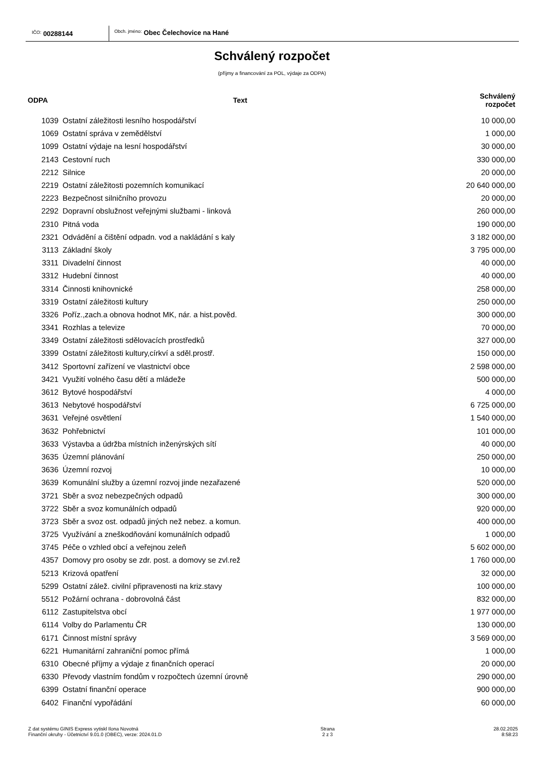IČO: 00288144
Obch. jméno: Obec Čelechovice na Hané
Schválený rozpočet
(příjmy a financování za POL, výdaje za ODPA)
| ODPA | Text | Schválený rozpočet |
| --- | --- | --- |
| 1039 | Ostatní záležitosti lesního hospodářství | 10 000,00 |
| 1069 | Ostatní správa v zemědělství | 1 000,00 |
| 1099 | Ostatní výdaje na lesní hospodářství | 30 000,00 |
| 2143 | Cestovní ruch | 330 000,00 |
| 2212 | Silnice | 20 000,00 |
| 2219 | Ostatní záležitosti pozemních komunikací | 20 640 000,00 |
| 2223 | Bezpečnost silničního provozu | 20 000,00 |
| 2292 | Dopravní obslužnost veřejnými službami - linková | 260 000,00 |
| 2310 | Pitná voda | 190 000,00 |
| 2321 | Odvádění a čištění odpadn. vod a nakládání s kaly | 3 182 000,00 |
| 3113 | Základní školy | 3 795 000,00 |
| 3311 | Divadelní činnost | 40 000,00 |
| 3312 | Hudební činnost | 40 000,00 |
| 3314 | Činnosti knihovnické | 258 000,00 |
| 3319 | Ostatní záležitosti kultury | 250 000,00 |
| 3326 | Poříz.,zach.a obnova hodnot MK, nár. a hist.pověd. | 300 000,00 |
| 3341 | Rozhlas a televize | 70 000,00 |
| 3349 | Ostatní záležitosti sdělovacích prostředků | 327 000,00 |
| 3399 | Ostatní záležitosti kultury,církví a sděl.prostř. | 150 000,00 |
| 3412 | Sportovní zařízení ve vlastnictví obce | 2 598 000,00 |
| 3421 | Využití volného času dětí a mládeže | 500 000,00 |
| 3612 | Bytové hospodářství | 4 000,00 |
| 3613 | Nebytové hospodářství | 6 725 000,00 |
| 3631 | Veřejné osvětlení | 1 540 000,00 |
| 3632 | Pohřebnictví | 101 000,00 |
| 3633 | Výstavba a údržba místních inženýrských sítí | 40 000,00 |
| 3635 | Územní plánování | 250 000,00 |
| 3636 | Územní rozvoj | 10 000,00 |
| 3639 | Komunální služby a územní rozvoj jinde nezařazené | 520 000,00 |
| 3721 | Sběr a svoz nebezpečných odpadů | 300 000,00 |
| 3722 | Sběr a svoz komunálních odpadů | 920 000,00 |
| 3723 | Sběr a svoz ost. odpadů jiných než nebez. a komun. | 400 000,00 |
| 3725 | Využívání a zneškodňování komunálních odpadů | 1 000,00 |
| 3745 | Péče o vzhled obcí a veřejnou zeleň | 5 602 000,00 |
| 4357 | Domovy pro osoby se zdr. post. a domovy se zvl.rež | 1 760 000,00 |
| 5213 | Krizová opatření | 32 000,00 |
| 5299 | Ostatní zálež. civilní připravenosti na kriz.stavy | 100 000,00 |
| 5512 | Požární ochrana - dobrovolná část | 832 000,00 |
| 6112 | Zastupitelstva obcí | 1 977 000,00 |
| 6114 | Volby do Parlamentu ČR | 130 000,00 |
| 6171 | Činnost místní správy | 3 569 000,00 |
| 6221 | Humanitární zahraniční pomoc přímá | 1 000,00 |
| 6310 | Obecné příjmy a výdaje z finančních operací | 20 000,00 |
| 6330 | Převody vlastním fondům v rozpočtech územní úrovně | 290 000,00 |
| 6399 | Ostatní finanční operace | 900 000,00 |
| 6402 | Finanční vypořádání | 60 000,00 |
Z dat systému GINIS Express vytiskl Ilona Novotná
Finanční okruhy - Účetnictví 9.01.0 (OBEC), verze: 2024.01.D
Strana
2 z 3
28.02.2025
8:58:23